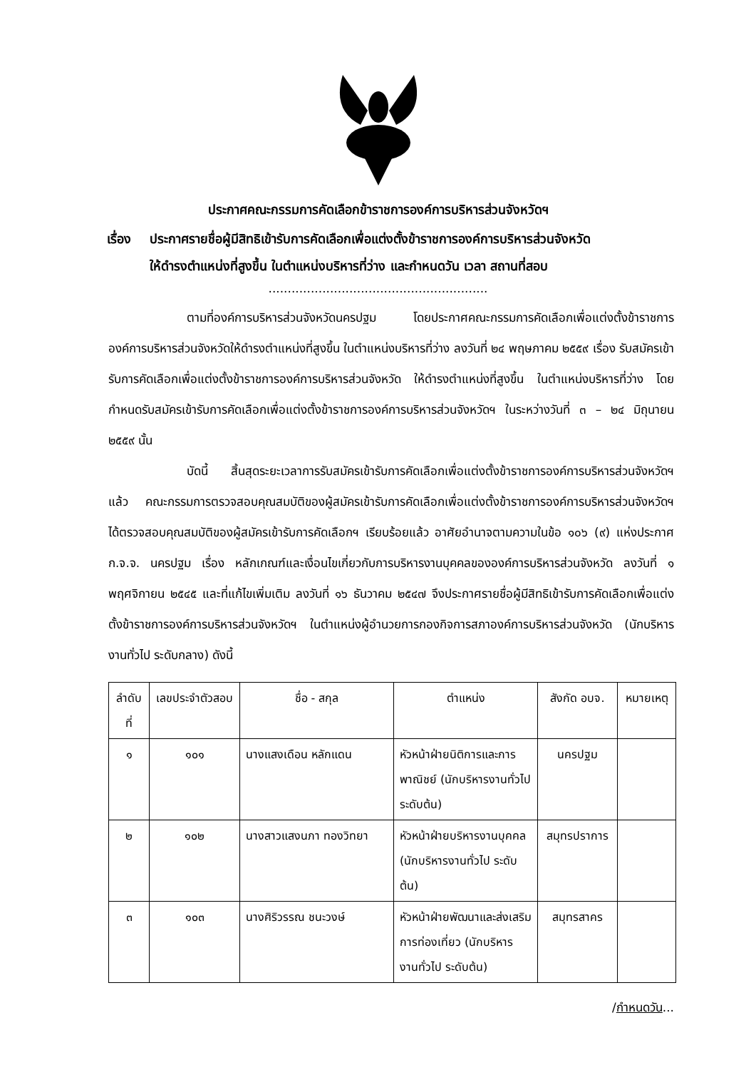ประกาศคณะกรรมการคัดเลือกข้าราชการองค์การบริหารส่วนจังหวัดฯ
เรื่อง ประกาศรายชื่อผู้มีสิทธิเข้ารับการคัดเลือกเพื่อแต่งตั้งข้าราชการองค์การบริหารส่วนจังหวัด
ให้ดำรงตำแหน่งที่สูงขึ้น ในตำแหน่งบริหารที่ว่าง และกำหนดวัน เวลา สถานที่สอบ
.........................................................
ตามที่องค์การบริหารส่วนจังหวัดนครปฐม โดยประกาศคณะกรรมการคัดเลือกเพื่อแต่งตั้งข้าราชการองค์การบริหารส่วนจังหวัดให้ดำรงตำแหน่งที่สูงขึ้น ในตำแหน่งบริหารที่ว่าง ลงวันที่ ๒๔ พฤษภาคม ๒๕๕๙ เรื่อง รับสมัครเข้ารับการคัดเลือกเพื่อแต่งตั้งข้าราชการองค์การบริหารส่วนจังหวัด ให้ดำรงตำแหน่งที่สูงขึ้น ในตำแหน่งบริหารที่ว่าง โดยกำหนดรับสมัครเข้ารับการคัดเลือกเพื่อแต่งตั้งข้าราชการองค์การบริหารส่วนจังหวัดฯ ในระหว่างวันที่ ๓ – ๒๔ มิถุนายน ๒๕๕๙ นั้น
บัดนี้ สิ้นสุดระยะเวลาการรับสมัครเข้ารับการคัดเลือกเพื่อแต่งตั้งข้าราชการองค์การบริหารส่วนจังหวัดฯ แล้ว คณะกรรมการตรวจสอบคุณสมบัติของผู้สมัครเข้ารับการคัดเลือกเพื่อแต่งตั้งข้าราชการองค์การบริหารส่วนจังหวัดฯ ได้ตรวจสอบคุณสมบัติของผู้สมัครเข้ารับการคัดเลือกฯ เรียบร้อยแล้ว อาศัยอำนาจตามความในข้อ ๑๐๖ (๙) แห่งประกาศ ก.จ.จ. นครปฐม เรื่อง หลักเกณฑ์และเงื่อนไขเกี่ยวกับการบริหารงานบุคคลขององค์การบริหารส่วนจังหวัด ลงวันที่ ๑ พฤศจิกายน ๒๕๔๕ และที่แก้ไขเพิ่มเติม ลงวันที่ ๑๖ ธันวาคม ๒๕๔๗ จึงประกาศรายชื่อผู้มีสิทธิเข้ารับการคัดเลือกเพื่อแต่งตั้งข้าราชการองค์การบริหารส่วนจังหวัดฯ ในตำแหน่งผู้อำนวยการกองกิจการสภาองค์การบริหารส่วนจังหวัด (นักบริหารงานทั่วไป ระดับกลาง) ดังนี้
| ลำดับที่ | เลขประจำตัวสอบ | ชื่อ - สกุล | ตำแหน่ง | สังกัด อบจ. | หมายเหตุ |
| --- | --- | --- | --- | --- | --- |
| ๑ | ๑๐๑ | นางแสงเดือน หลักแดน | หัวหน้าฝ่ายนิติการและการพาณิชย์ (นักบริหารงานทั่วไป ระดับต้น) | นครปฐม | |
| ๒ | ๑๐๒ | นางสาวแสงนภา ทองวิทยา | หัวหน้าฝ่ายบริหารงานบุคคล (นักบริหารงานทั่วไป ระดับต้น) | สมุทรปราการ | |
| ๓ | ๑๐๓ | นางศิริวรรณ ชนะวงษ์ | หัวหน้าฝ่ายพัฒนาและส่งเสริมการท่องเที่ยว (นักบริหารงานทั่วไป ระดับต้น) | สมุทรสาคร | |
/กำหนดวัน...